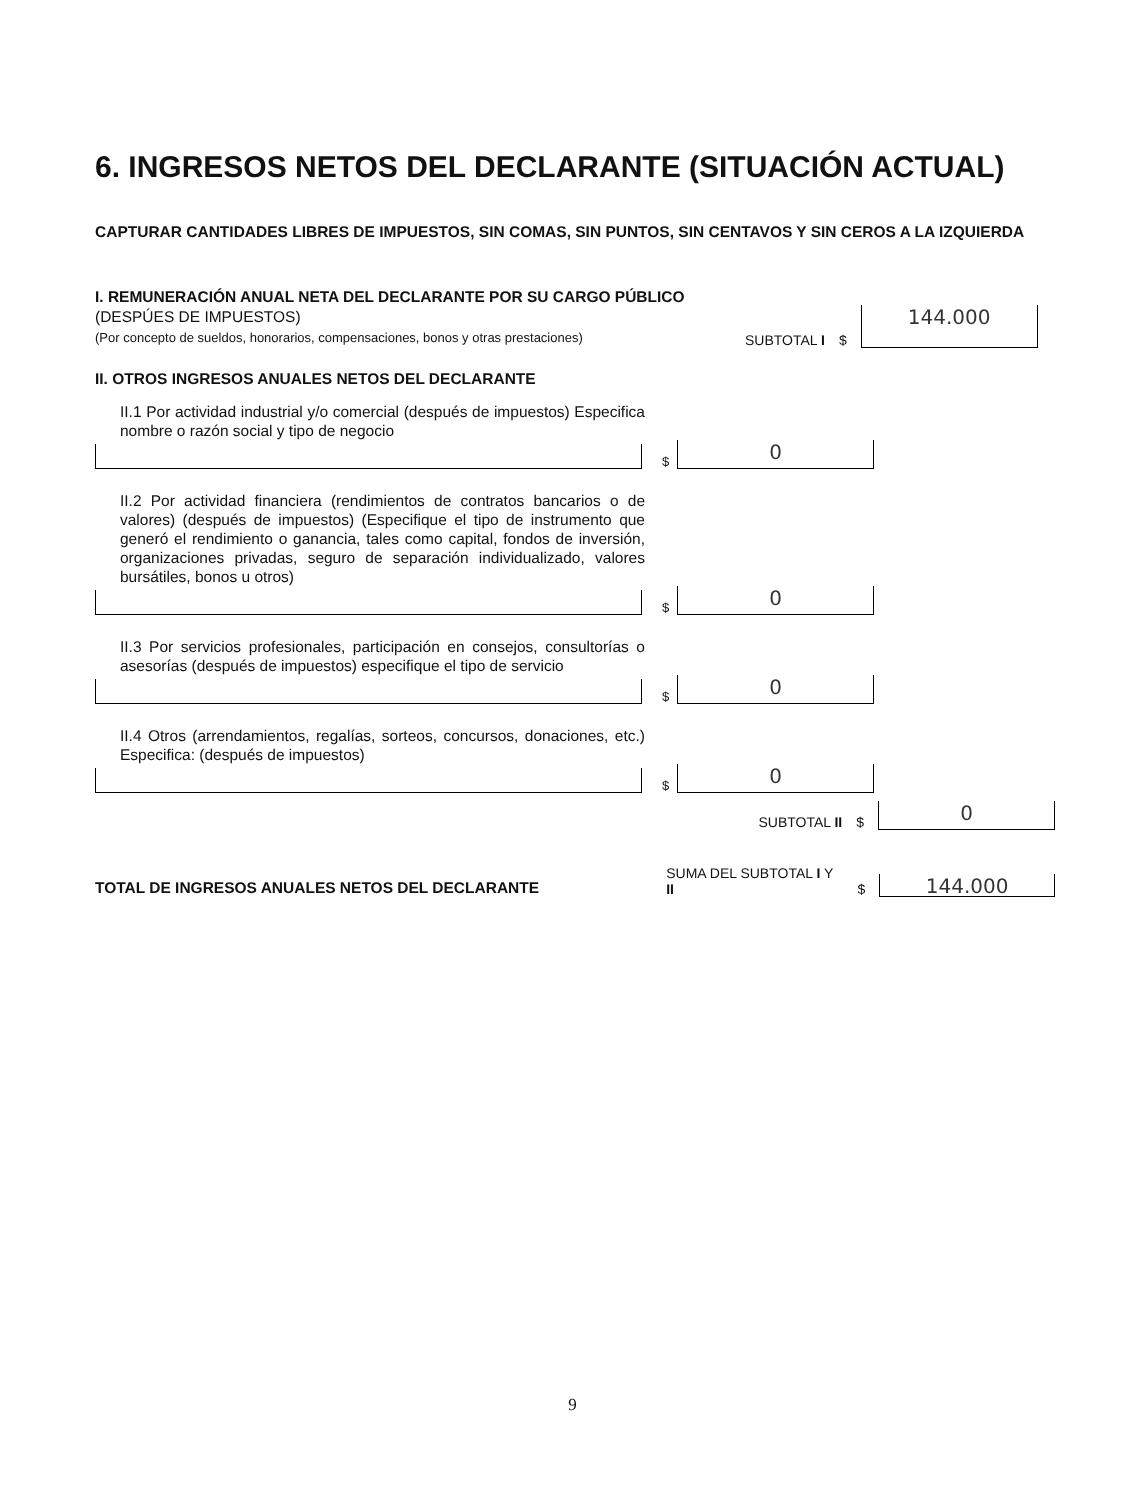6. INGRESOS NETOS DEL DECLARANTE (SITUACIÓN ACTUAL)
CAPTURAR CANTIDADES LIBRES DE IMPUESTOS, SIN COMAS, SIN PUNTOS, SIN CENTAVOS Y SIN CEROS A LA IZQUIERDA
I. REMUNERACIÓN ANUAL NETA DEL DECLARANTE POR SU CARGO PÚBLICO (DESPÚES DE IMPUESTOS)
(Por concepto de sueldos, honorarios, compensaciones, bonos y otras prestaciones)
SUBTOTAL I
$
144.000
II. OTROS INGRESOS ANUALES NETOS DEL DECLARANTE
II.1 Por actividad industrial y/o comercial (después de impuestos) Especifica nombre o razón social y tipo de negocio
$
0
II.2 Por actividad financiera (rendimientos de contratos bancarios o de valores) (después de impuestos) (Especifique el tipo de instrumento que generó el rendimiento o ganancia, tales como capital, fondos de inversión, organizaciones privadas, seguro de separación individualizado, valores bursátiles, bonos u otros)
$
0
II.3 Por servicios profesionales, participación en consejos, consultorías o asesorías (después de impuestos) especifique el tipo de servicio
$
0
II.4 Otros (arrendamientos, regalías, sorteos, concursos, donaciones, etc.) Especifica: (después de impuestos)
$
0
SUBTOTAL II
$
0
TOTAL DE INGRESOS ANUALES NETOS DEL DECLARANTE
SUMA DEL SUBTOTAL I Y II
$
144.000
9